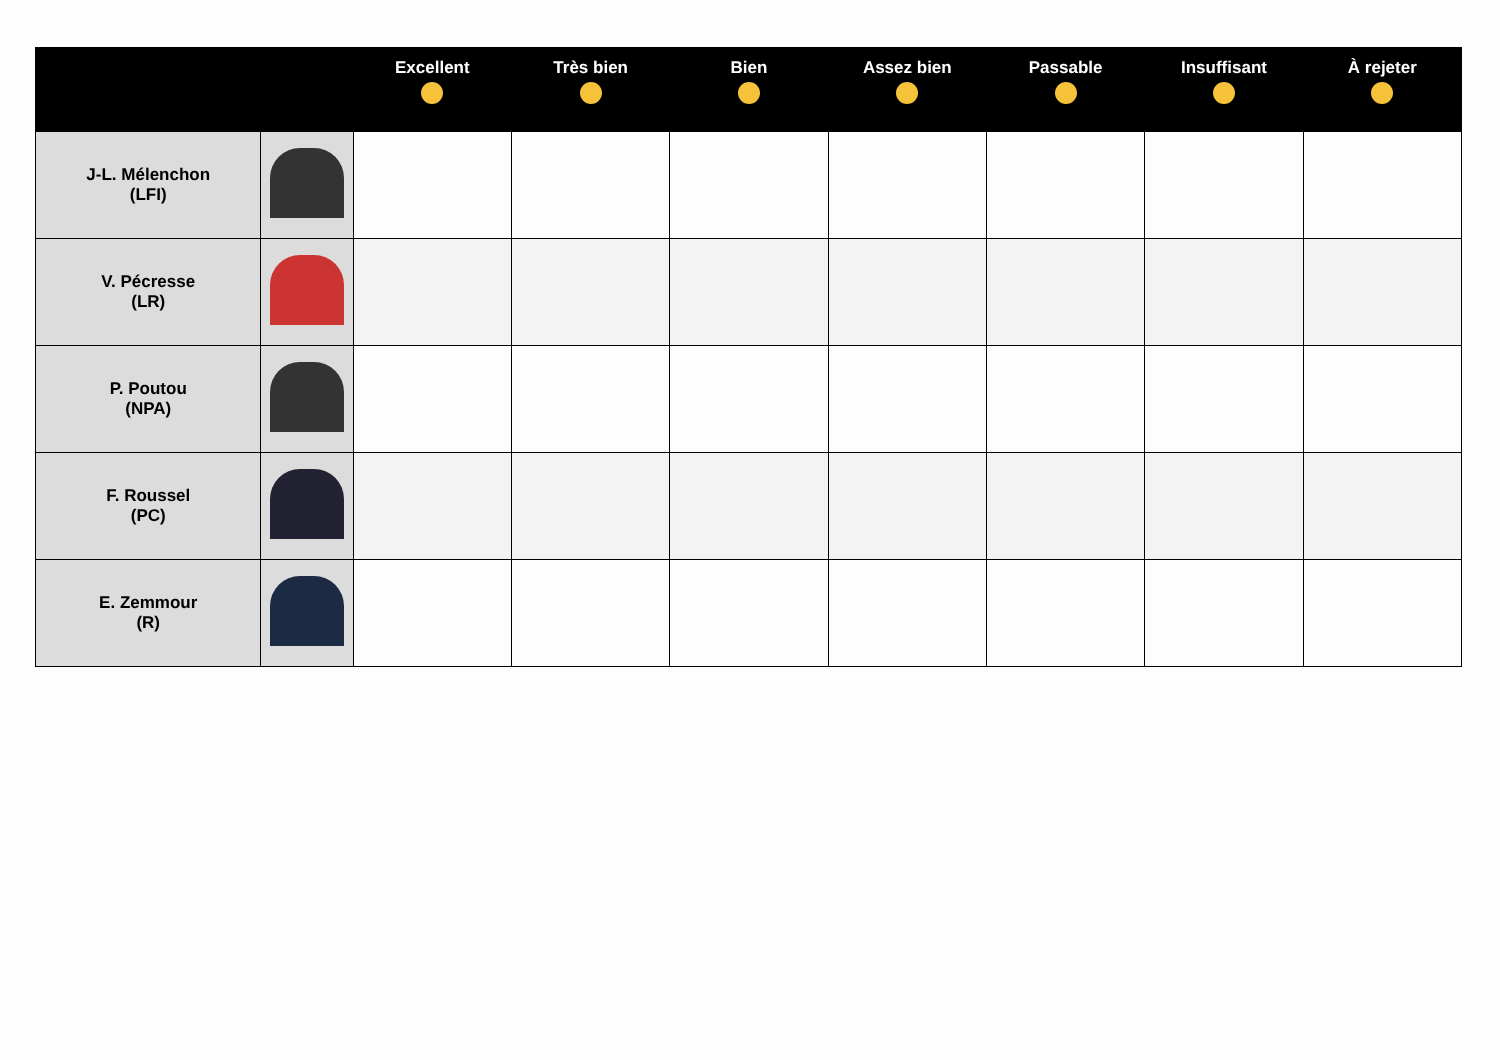| | | Excellent | Très bien | Bien | Assez bien | Passable | Insuffisant | À rejeter |
| --- | --- | --- | --- | --- | --- | --- | --- | --- |
| J-L. Mélenchon (LFI) | | | | | | | | |
| V. Pécresse (LR) | | | | | | | | |
| P. Poutou (NPA) | | | | | | | | |
| F. Roussel (PC) | | | | | | | | |
| E. Zemmour (R) | | | | | | | | |